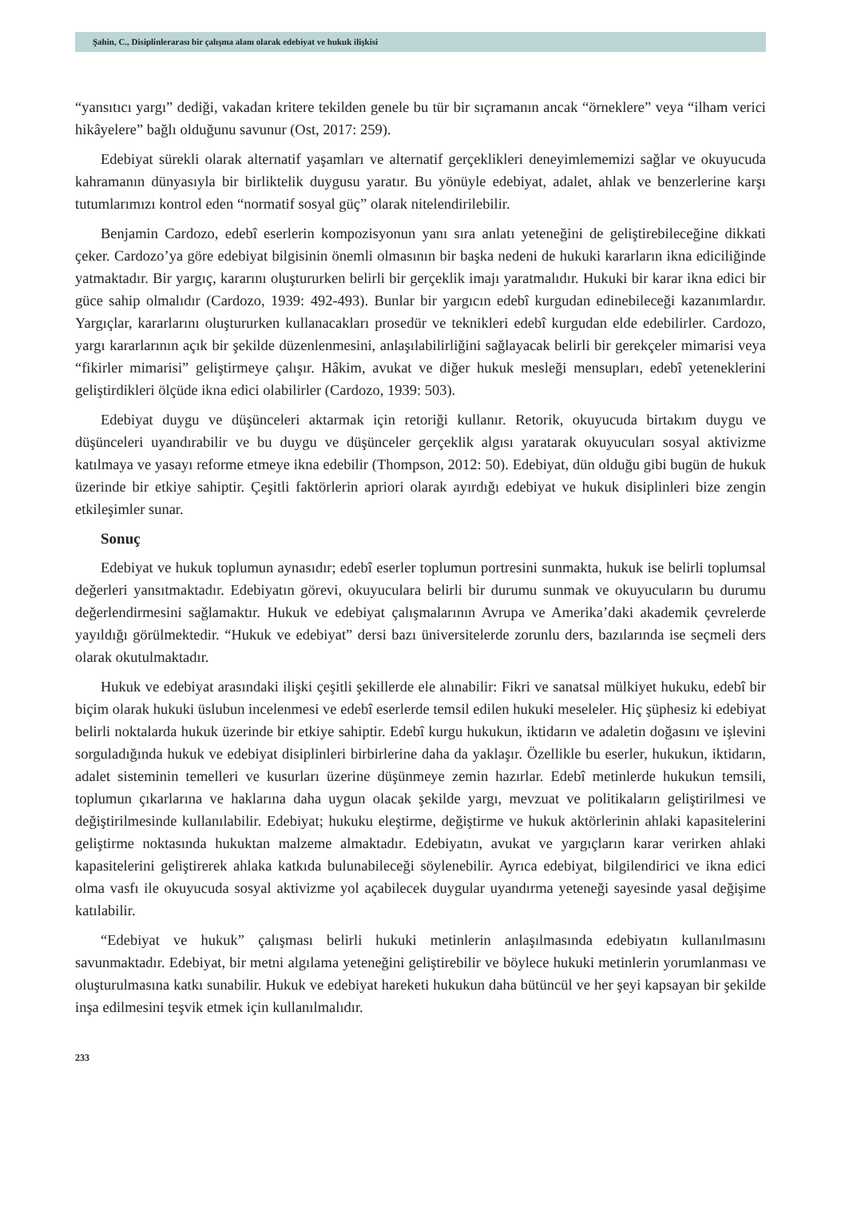Şahin, C., Disiplinlerarası bir çalışma alanı olarak edebiyat ve hukuk ilişkisi
“yansıtıcı yargı” dediği, vakadan kritere tekilden genele bu tür bir sıçramanın ancak “örneklere” veya “ilham verici hikâyelere” bağlı olduğunu savunur (Ost, 2017: 259).
Edebiyat sürekli olarak alternatif yaşamları ve alternatif gerçeklikleri deneyimlememizi sağlar ve okuyucuda kahramanın dünyasıyla bir birliktelik duygusu yaratır. Bu yönüyle edebiyat, adalet, ahlak ve benzerlerine karşı tutumlarımızı kontrol eden “normatif sosyal güç” olarak nitelendirilebilir.
Benjamin Cardozo, edebî eserlerin kompozisyonun yanı sıra anlatı yeteneğini de geliştirebileceğine dikkati çeker. Cardozo’ya göre edebiyat bilgisinin önemli olmasının bir başka nedeni de hukuki kararların ikna ediciliğinde yatmaktadır. Bir yargıç, kararını oluştururken belirli bir gerçeklik imajı yaratmalıdır. Hukuki bir karar ikna edici bir güce sahip olmalıdır (Cardozo, 1939: 492-493). Bunlar bir yargıcın edebî kurgudan edinebileceği kazanımlardır. Yargıçlar, kararlarını oluştururken kullanacakları prosedür ve teknikleri edebî kurgudan elde edebilirler. Cardozo, yargı kararlarının açık bir şekilde düzenlenmesini, anlaşılabilirliğini sağlayacak belirli bir gerekçeler mimarisi veya “fikirler mimarisi” geliştirmeye çalışır. Hâkim, avukat ve diğer hukuk mesleği mensupları, edebî yeteneklerini geliştirdikleri ölçüde ikna edici olabilirler (Cardozo, 1939: 503).
Edebiyat duygu ve düşünceleri aktarmak için retoriği kullanır. Retorik, okuyucuda birtakım duygu ve düşünceleri uyandırabilir ve bu duygu ve düşünceler gerçeklik algısı yaratarak okuyucuları sosyal aktivizme katılmaya ve yasayı reforme etmeye ikna edebilir (Thompson, 2012: 50). Edebiyat, dün olduğu gibi bugün de hukuk üzerinde bir etkiye sahiptir. Çeşitli faktörlerin apriori olarak ayırdığı edebiyat ve hukuk disiplinleri bize zengin etkileşimler sunar.
Sonuç
Edebiyat ve hukuk toplumun aynasıdır; edebî eserler toplumun portresini sunmakta, hukuk ise belirli toplumsal değerleri yansıtmaktadır. Edebiyatın görevi, okuyuculara belirli bir durumu sunmak ve okuyucuların bu durumu değerlendirmesini sağlamaktır. Hukuk ve edebiyat çalışmalarının Avrupa ve Amerika’daki akademik çevrelerde yayıldığı görülmektedir. “Hukuk ve edebiyat” dersi bazı üniversitelerde zorunlu ders, bazılarında ise seçmeli ders olarak okutulmaktadır.
Hukuk ve edebiyat arasındaki ilişki çeşitli şekillerde ele alınabilir: Fikri ve sanatsal mülkiyet hukuku, edebî bir biçim olarak hukuki üslubun incelenmesi ve edebî eserlerde temsil edilen hukuki meseleler. Hiç şüphesiz ki edebiyat belirli noktalarda hukuk üzerinde bir etkiye sahiptir. Edebî kurgu hukukun, iktidarın ve adaletin doğasını ve işlevini sorguladığında hukuk ve edebiyat disiplinleri birbirlerine daha da yaklaşır. Özellikle bu eserler, hukukun, iktidarın, adalet sisteminin temelleri ve kusurları üzerine düşünmeye zemin hazırlar. Edebî metinlerde hukukun temsili, toplumun çıkarlarına ve haklarına daha uygun olacak şekilde yargı, mevzuat ve politikaların geliştirilmesi ve değiştirilmesinde kullanılabilir. Edebiyat; hukuku eleştirme, değiştirme ve hukuk aktörlerinin ahlaki kapasitelerini geliştirme noktasında hukuktan malzeme almaktadır. Edebiyatın, avukat ve yargıçların karar verirken ahlaki kapasitelerini geliştirerek ahlaka katkıda bulunabileceği söylenebilir. Ayrıca edebiyat, bilgilendirici ve ikna edici olma vasfı ile okuyucuda sosyal aktivizme yol açabilecek duygular uyandırma yeteneği sayesinde yasal değişime katılabilir.
“Edebiyat ve hukuk” çalışması belirli hukuki metinlerin anlaşılmasında edebiyatın kullanılmasını savunmaktadır. Edebiyat, bir metni algılama yeteneğini geliştirebilir ve böylece hukuki metinlerin yorumlanması ve oluşturulmasına katkı sunabilir. Hukuk ve edebiyat hareketi hukukun daha bütüncül ve her şeyi kapsayan bir şekilde inşa edilmesini teşvik etmek için kullanılmalıdır.
233